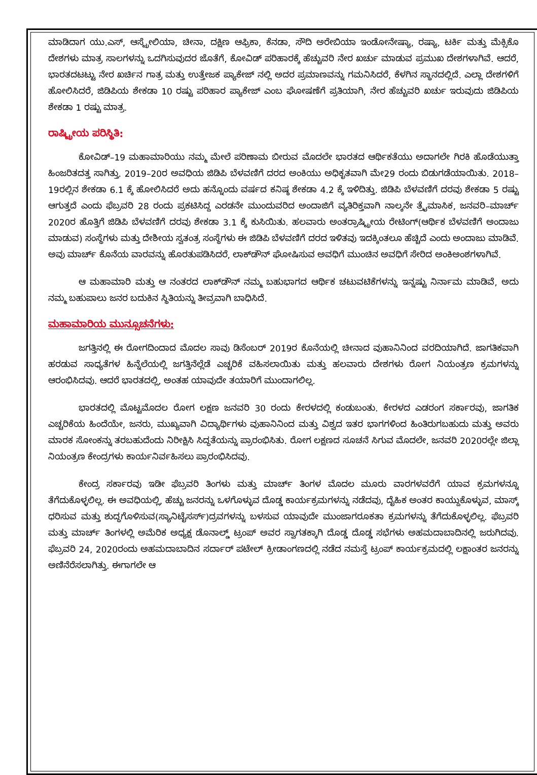ಮಾಡಿದಾಗ ಯು.ಎಸ್, ಆಸ್ಟ್ರೇಲಿಯಾ, ಚೀನಾ, ದಕ್ಷಿಣ ಆಫ್ರಿಕಾ, ಕೆನಡಾ, ಸೌದಿ ಅರೇಬಿಯಾ ಇಂಡೋನೇಷ್ಯಾ, ರಷ್ಯಾ, ಟರ್ಕಿ ಮತ್ತು ಮೆಕ್ಸಿಕೊ ದೇಶಗಳು ಮಾತ್ರ ಸಾಲಗಳನ್ನು ಒದಗಿಸುವುದರ ಜೊತೆಗೆ, ಕೋವಿಡ್ ಪರಿಹಾರಕ್ಕೆ ಹೆಚ್ಚುವರಿ ನೇರ ಖರ್ಚು ಮಾಡುವ ಪ್ರಮುಖ ದೇಶಗಳಾಗಿವೆ. ಆದರೆ, ಭಾರತದಟಟ್ಟು ನೇರ ಖರ್ಚಿನ ಗಾತ್ರ ಮತ್ತು ಉತ್ತೇಜಕ ಪ್ಯಾಕೇಜ್ ನಲ್ಲಿ ಅದರ ಪ್ರಮಾಣವನ್ನು ಗಮನಿಸಿದರೆ, ಕೆಳಗಿನ ಸ್ಥಾನದಲ್ಲಿದೆ. ಎಲ್ಲಾ ದೇಶಗಳಿಗೆ ಹೋಲಿಸಿದರೆ, ಜಿಡಿಪಿಯ ಶೇಕಡಾ 10 ರಷ್ಟು ಪರಿಹಾರ ಪ್ಯಾಕೇಜ್ ಎಂಬ ಘೋಷಣೆಗೆ ಪ್ರತಿಯಾಗಿ, ನೇರ ಹೆಚ್ಚುವರಿ ಖರ್ಚು ಇರುವುದು ಜಿಡಿಪಿಯ ಶೇಕಡಾ 1 ರಷ್ಟು ಮಾತ್ರ.
ರಾಷ್ಟ್ರೀಯ ಪರಿಸ್ಥಿತಿ:
ಕೋವಿಡ್–19 ಮಹಾಮಾರಿಯು ನಮ್ಮ ಮೇಲೆ ಪರಿಣಾಮ ಬೀರುವ ಮೊದಲೇ ಭಾರತದ ಆರ್ಥಿಕತೆಯು ಅದಾಗಲೇ ಗಿರಕಿ ಹೊಡೆಯುತ್ತಾ ಹಿಂಜರಿತದತ್ತ ಸಾಗಿತ್ತು. 2019–20ರ ಅವಧಿಯ ಜಿಡಿಪಿ ಬೆಳವಣಿಗೆ ದರದ ಅಂಕಿಯು ಅಧಿಕೃತವಾಗಿ ಮೇ29 ರಂದು ಬಿಡುಗಡೆಯಾಯಿತು. 2018–19ರಲ್ಲಿನ ಶೇಕಡಾ 6.1 ಕ್ಕೆ ಹೋಲಿಸಿದರೆ ಅದು ಹನ್ನೊಂದು ವರ್ಷದ ಕನಿಷ್ಠ ಶೇಕಡಾ 4.2 ಕ್ಕೆ ಇಳಿದಿತ್ತು. ಜಿಡಿಪಿ ಬೆಳವಣಿಗೆ ದರವು ಶೇಕಡಾ 5 ರಷ್ಟು ಆಗುತ್ತದೆ ಎಂದು ಫೆಬ್ರವರಿ 28 ರಂದು ಪ್ರಕಟಿಸಿದ್ದ ಎರಡನೇ ಮುಂದುವರಿದ ಅಂದಾಜಿಗೆ ವ್ಯತಿರಿಕ್ತವಾಗಿ ನಾಲ್ಕನೇ ತ್ರೈಮಾಸಿಕ, ಜನವರಿ–ಮಾರ್ಚ್ 2020ರ ಹೊತ್ತಿಗೆ ಜಿಡಿಪಿ ಬೆಳವಣಿಗೆ ದರವು ಶೇಕಡಾ 3.1 ಕ್ಕೆ ಕುಸಿಯಿತು. ಹಲವಾರು ಅಂತರ್ರಾಷ್ಟ್ರೀಯ ರೇಟಿಂಗ್(ಆರ್ಥಿಕ ಬೆಳವಣಿಗೆ ಅಂದಾಜು ಮಾಡುವ) ಸಂಸ್ಥೆಗಳು ಮತ್ತು ದೇಶೀಯ ಸ್ವತಂತ್ರ ಸಂಸ್ಥೆಗಳು ಈ ಜಿಡಿಪಿ ಬೆಳವಣಿಗೆ ದರದ ಇಳಿತವು ಇದಕ್ಕಿಂತಲೂ ಹೆಚ್ಚಿದೆ ಎಂದು ಅಂದಾಜು ಮಾಡಿವೆ. ಅವು ಮಾರ್ಚ್ ಕೊನೆಯ ವಾರವನ್ನು ಹೊರತುಪಡಿಸಿದರೆ, ಲಾಕ್‌ಡೌನ್ ಘೋಷಿಸುವ ಅವಧಿಗೆ ಮುಂಚಿನ ಅವಧಿಗೆ ಸೇರಿದ ಅಂಕಿಅಂಶಗಳಾಗಿವೆ.
ಆ ಮಹಾಮಾರಿ ಮತ್ತು ಆ ನಂತರದ ಲಾಕ್‌ಡೌನ್ ನಮ್ಮ ಬಹುಭಾಗದ ಆರ್ಥಿಕ ಚಟುವಟಿಕೆಗಳನ್ನು ಇನ್ನಷ್ಟು ನಿರ್ನಾಮ ಮಾಡಿವೆ, ಅದು ನಮ್ಮ ಬಹುಪಾಲು ಜನರ ಬದುಕಿನ ಸ್ಥಿತಿಯನ್ನು ತೀವ್ರವಾಗಿ ಬಾಧಿಸಿದೆ.
ಮಹಾಮಾರಿಯ ಮುನ್ಸೂಚನೆಗಳು:
ಜಗತ್ತಿನಲ್ಲಿ ಈ ರೋಗದಿಂದಾದ ಮೊದಲ ಸಾವು ಡಿಸೆಂಬರ್ 2019ರ ಕೊನೆಯಲ್ಲಿ ಚೀನಾದ ವುಹಾನಿನಿಂದ ವರದಿಯಾಗಿದೆ. ಜಾಗತಿಕವಾಗಿ ಹರಡುವ ಸಾಧ್ಯತೆಗಳ ಹಿನ್ನೆಲೆಯಲ್ಲಿ ಜಗತ್ತಿನೆಲ್ಲೆಡೆ ಎಚ್ಚರಿಕೆ ವಹಿಸಲಾಯಿತು ಮತ್ತು ಹಲವಾರು ದೇಶಗಳು ರೋಗ ನಿಯಂತ್ರಣ ಕ್ರಮಗಳನ್ನು ಆರಂಭಿಸಿದವು. ಆದರೆ ಭಾರತದಲ್ಲಿ, ಅಂತಹ ಯಾವುದೇ ತಯಾರಿಗೆ ಮುಂದಾಗಲಿಲ್ಲ.
ಭಾರತದಲ್ಲಿ ಮೊಟ್ಟಮೊದಲ ರೋಗ ಲಕ್ಷಣ ಜನವರಿ 30 ರಂದು ಕೇರಳದಲ್ಲಿ ಕಂಡುಬಂತು. ಕೇರಳದ ಎಡರಂಗ ಸರ್ಕಾರವು, ಜಾಗತಿಕ ಎಚ್ಚರಿಕೆಯ ಹಿಂದೆಯೇ, ಜನರು, ಮುಖ್ಯವಾಗಿ ವಿದ್ಯಾರ್ಥಿಗಳು ವುಹಾನಿನಿಂದ ಮತ್ತು ವಿಶ್ವದ ಇತರ ಭಾಗಗಳಿಂದ ಹಿಂತಿರುಗಬಹುದು ಮತ್ತು ಅವರು ಮಾರಕ ಸೋಂಕನ್ನು ತರಬಹುದೆಂದು ನಿರೀಕ್ಷಿಸಿ ಸಿದ್ಧತೆಯನ್ನು ಪ್ರಾರಂಭಿಸಿತು. ರೋಗ ಲಕ್ಷಣದ ಸೂಚನೆ ಸಿಗುವ ಮೊದಲೇ, ಜನವರಿ 2020ರಲ್ಲೇ ಜಿಲ್ಲಾ ನಿಯಂತ್ರಣ ಕೇಂದ್ರಗಳು ಕಾರ್ಯನಿರ್ವಹಿಸಲು ಪ್ರಾರಂಭಿಸಿದವು.
ಕೇಂದ್ರ ಸರ್ಕಾರವು ಇಡೀ ಫೆಬ್ರವರಿ ತಿಂಗಳು ಮತ್ತು ಮಾರ್ಚ್ ತಿಂಗಳ ಮೊದಲ ಮೂರು ವಾರಗಳವರೆಗೆ ಯಾವ ಕ್ರಮಗಳನ್ನೂ ತೆಗೆದುಕೊಳ್ಳಲಿಲ್ಲ. ಈ ಅವಧಿಯಲ್ಲಿ, ಹೆಚ್ಚು ಜನರನ್ನು ಒಳಗೊಳ್ಳುವ ದೊಡ್ಡ ಕಾರ್ಯಕ್ರಮಗಳನ್ನು ನಡೆದವು, ದೈಹಿಕ ಅಂತರ ಕಾಯ್ದುಕೊಳ್ಳುವ, ಮಾಸ್ಕ್ ಧರಿಸುವ ಮತ್ತು ಶುದ್ಧಗೊಳಿಸುವ(ಸ್ಯಾನಿಟೈಸರ್ಸ್)ದ್ರವಗಳನ್ನು ಬಳಸುವ ಯಾವುದೇ ಮುಂಜಾಗರೂಕತಾ ಕ್ರಮಗಳನ್ನು ತೆಗೆದುಕೊಳ್ಳಲಿಲ್ಲ. ಫೆಬ್ರವರಿ ಮತ್ತು ಮಾರ್ಚ್ ತಿಂಗಳಲ್ಲಿ ಅಮೆರಿಕ ಅಧ್ಯಕ್ಷ ಡೊನಾಲ್ಡ್ ಟ್ರಂಪ್ ಅವರ ಸ್ವಾಗತಕ್ಕಾಗಿ ದೊಡ್ಡ ದೊಡ್ಡ ಸಭೆಗಳು ಅಹಮದಾಬಾದಿನಲ್ಲಿ ಜರುಗಿದವು. ಫೆಬ್ರವರಿ 24, 2020ರಂದು ಅಹಮದಾಬಾದಿನ ಸರ್ದಾರ್ ಪಟೇಲ್ ಕ್ರೀಡಾಂಗಣದಲ್ಲಿ ನಡೆದ ನಮಸ್ತೆ ಟ್ರಂಪ್ ಕಾರ್ಯಕ್ರಮದಲ್ಲಿ ಲಕ್ಷಾಂತರ ಜನರನ್ನು ಅಣಿನೆರೆಸಲಾಗಿತ್ತು. ಈಗಾಗಲೇ ಆ